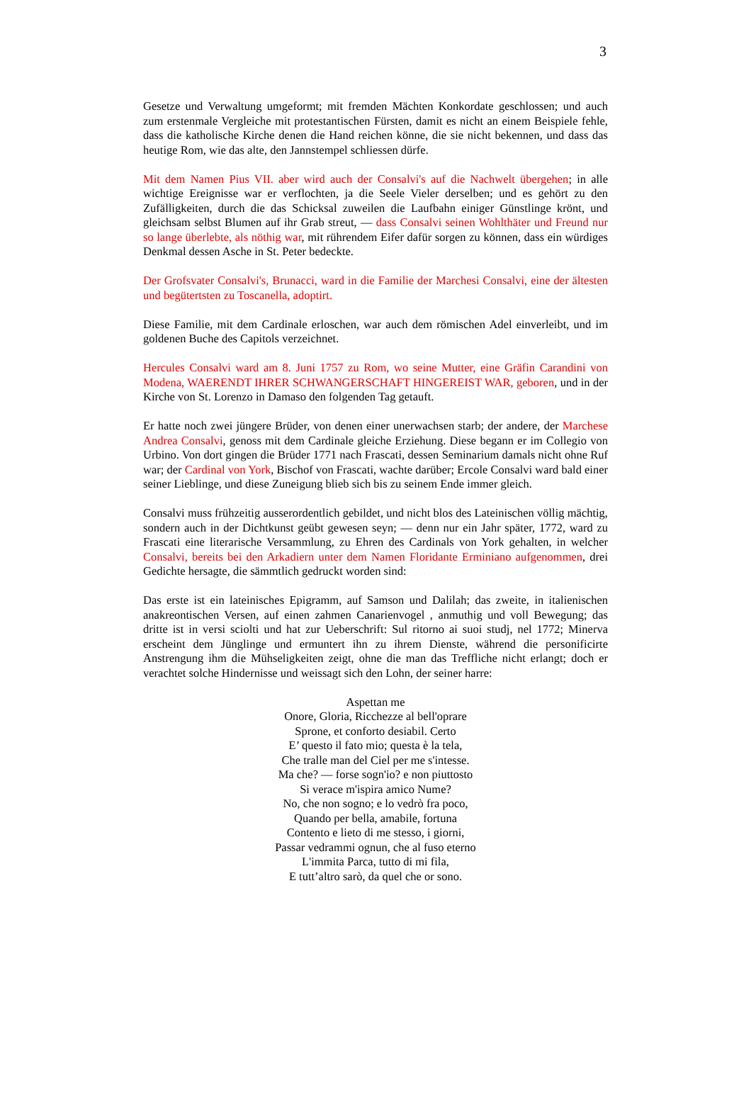3
Gesetze und Verwaltung umgeformt; mit fremden Mächten Konkordate geschlossen; und auch zum erstenmale Vergleiche mit protestantischen Fürsten, damit es nicht an einem Beispiele fehle, dass die katholische Kirche denen die Hand reichen könne, die sie nicht bekennen, und dass das heutige Rom, wie das alte, den Jannstempel schliessen dürfe.
Mit dem Namen Pius VII. aber wird auch der Consalvi's auf die Nachwelt übergehen; in alle wichtige Ereignisse war er verflochten, ja die Seele Vieler derselben; und es gehört zu den Zufälligkeiten, durch die das Schicksal zuweilen die Laufbahn einiger Günstlinge krönt, und gleichsam selbst Blumen auf ihr Grab streut, — dass Consalvi seinen Wohlthäter und Freund nur so lange überlebte, als nöthig war, mit rührendem Eifer dafür sorgen zu können, dass ein würdiges Denkmal dessen Asche in St. Peter bedeckte.
Der Grofsvater Consalvi's, Brunacci, ward in die Familie der Marchesi Consalvi, eine der ältesten und begütertsten zu Toscanella, adoptirt.
Diese Familie, mit dem Cardinale erloschen, war auch dem römischen Adel einverleibt, und im goldenen Buche des Capitols verzeichnet.
Hercules Consalvi ward am 8. Juni 1757 zu Rom, wo seine Mutter, eine Gräfin Carandini von Modena, WAERENDT IHRER SCHWANGERSCHAFT HINGEREIST WAR, geboren, und in der Kirche von St. Lorenzo in Damaso den folgenden Tag getauft.
Er hatte noch zwei jüngere Brüder, von denen einer unerwachsen starb; der andere, der Marchese Andrea Consalvi, genoss mit dem Cardinale gleiche Erziehung. Diese begann er im Collegio von Urbino. Von dort gingen die Brüder 1771 nach Frascati, dessen Seminarium damals nicht ohne Ruf war; der Cardinal von York, Bischof von Frascati, wachte darüber; Ercole Consalvi ward bald einer seiner Lieblinge, und diese Zuneigung blieb sich bis zu seinem Ende immer gleich.
Consalvi muss frühzeitig ausserordentlich gebildet, und nicht blos des Lateinischen völlig mächtig, sondern auch in der Dichtkunst geübt gewesen seyn; — denn nur ein Jahr später, 1772, ward zu Frascati eine literarische Versammlung, zu Ehren des Cardinals von York gehalten, in welcher Consalvi, bereits bei den Arkadiern unter dem Namen Floridante Erminiano aufgenommen, drei Gedichte hersagte, die sämmtlich gedruckt worden sind:
Das erste ist ein lateinisches Epigramm, auf Samson und Dalilah; das zweite, in italienischen anakreontischen Versen, auf einen zahmen Canarienvogel , anmuthig und voll Bewegung; das dritte ist in versi sciolti und hat zur Ueberschrift: Sul ritorno ai suoi studj, nel 1772; Minerva erscheint dem Jünglinge und ermuntert ihn zu ihrem Dienste, während die personificirte Anstrengung ihm die Mühseligkeiten zeigt, ohne die man das Treffliche nicht erlangt; doch er verachtet solche Hindernisse und weissagt sich den Lohn, der seiner harre:
Aspettan me
Onore, Gloria, Ricchezze al bell'oprare
Sprone, et conforto desiabil. Certo
E’ questo il fato mio; questa è la tela,
Che tralle man del Ciel per me s'intesse.
Ma che? — forse sogn'io? e non piuttosto
Si verace m'ispira amico Nume?
No, che non sogno; e lo vedrò fra poco,
Quando per bella, amabile, fortuna
Contento e lieto di me stesso, i giorni,
Passar vedrammi ognun, che al fuso eterno
L'immita Parca, tutto di mi fila,
E tutt’altro sarò, da quel che or sono.